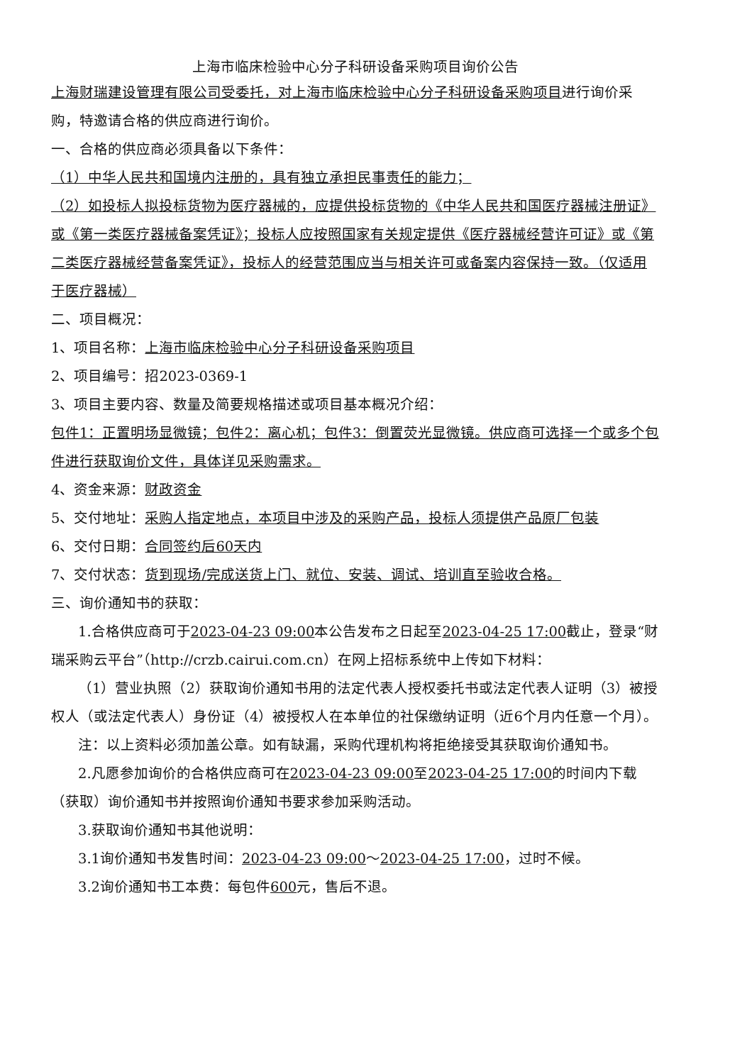上海市临床检验中心分子科研设备采购项目询价公告
上海财瑞建设管理有限公司受委托，对上海市临床检验中心分子科研设备采购项目进行询价采购，特邀请合格的供应商进行询价。
一、合格的供应商必须具备以下条件：
（1）中华人民共和国境内注册的，具有独立承担民事责任的能力；
（2）如投标人拟投标货物为医疗器械的，应提供投标货物的《中华人民共和国医疗器械注册证》或《第一类医疗器械备案凭证》；投标人应按照国家有关规定提供《医疗器械经营许可证》或《第二类医疗器械经营备案凭证》，投标人的经营范围应当与相关许可或备案内容保持一致。（仅适用于医疗器械）
二、项目概况：
1、项目名称：上海市临床检验中心分子科研设备采购项目
2、项目编号：招2023-0369-1
3、项目主要内容、数量及简要规格描述或项目基本概况介绍：
包件1：正置明场显微镜；包件2：离心机；包件3：倒置荧光显微镜。供应商可选择一个或多个包件进行获取询价文件，具体详见采购需求。
4、资金来源：财政资金
5、交付地址：采购人指定地点，本项目中涉及的采购产品，投标人须提供产品原厂包装
6、交付日期：合同签约后60天内
7、交付状态：货到现场/完成送货上门、就位、安装、调试、培训直至验收合格。
三、询价通知书的获取：
1.合格供应商可于2023-04-23 09:00本公告发布之日起至2023-04-25 17:00截止，登录“财瑞采购云平台”（http://crzb.cairui.com.cn）在网上招标系统中上传如下材料：
（1）营业执照（2）获取询价通知书用的法定代表人授权委托书或法定代表人证明（3）被授权人（或法定代表人）身份证（4）被授权人在本单位的社保缴纳证明（近6个月内任意一个月）。
注：以上资料必须加盖公章。如有缺漏，采购代理机构将拒绝接受其获取询价通知书。
2.凡愿参加询价的合格供应商可在2023-04-23 09:00至2023-04-25 17:00的时间内下载（获取）询价通知书并按照询价通知书要求参加采购活动。
3.获取询价通知书其他说明：
3.1询价通知书发售时间：2023-04-23 09:00～2023-04-25 17:00，过时不候。
3.2询价通知书工本费：每包件600元，售后不退。